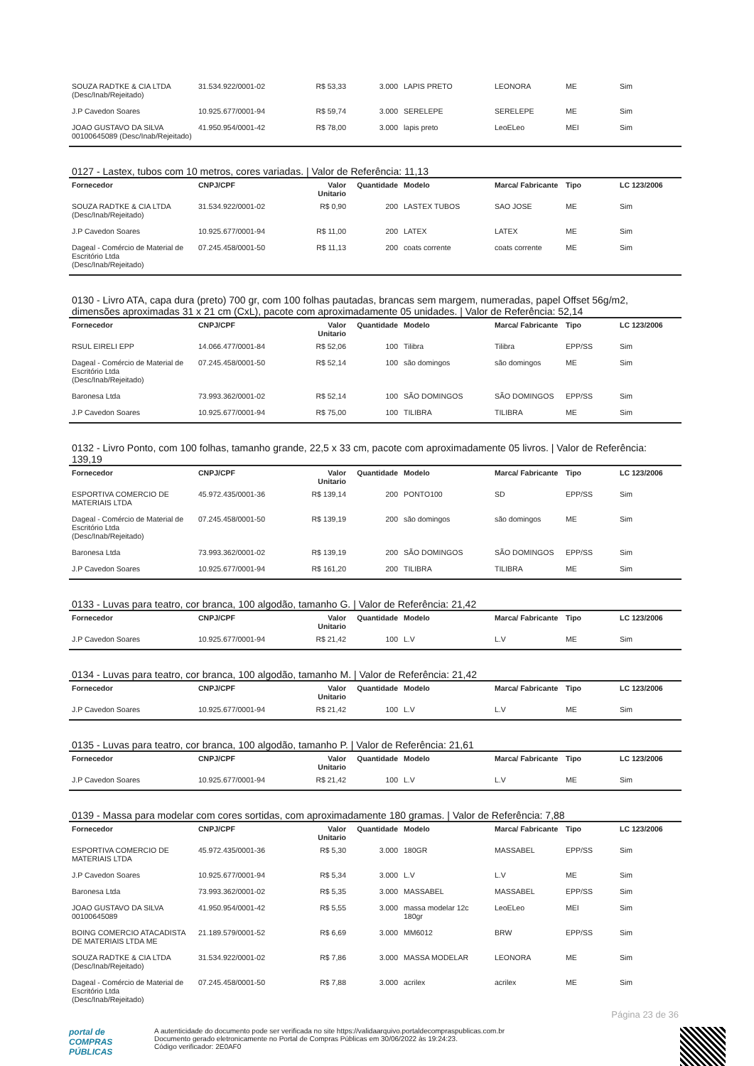| SOUZA RADTKE & CIA LTDA (Desc/Inab/Rejeitado) | 31.534.922/0001-02 | R$ 53,33 | 3.000 | LAPIS PRETO | LEONORA | ME | Sim |
| J.P Cavedon Soares | 10.925.677/0001-94 | R$ 59,74 | 3.000 | SERELEPE | SERELEPE | ME | Sim |
| JOAO GUSTAVO DA SILVA 00100645089 (Desc/Inab/Rejeitado) | 41.950.954/0001-42 | R$ 78,00 | 3.000 | lapis preto | LeoELeo | MEI | Sim |
0127 - Lastex, tubos com 10 metros, cores variadas. | Valor de Referência: 11,13
| Fornecedor | CNPJ/CPF | Valor Unitario | Quantidade | Modelo | Marca/ Fabricante | Tipo | LC 123/2006 |
| --- | --- | --- | --- | --- | --- | --- | --- |
| SOUZA RADTKE & CIA LTDA (Desc/Inab/Rejeitado) | 31.534.922/0001-02 | R$ 0,90 | 200 | LASTEX TUBOS | SAO JOSE | ME | Sim |
| J.P Cavedon Soares | 10.925.677/0001-94 | R$ 11,00 | 200 | LATEX | LATEX | ME | Sim |
| Dageal - Comércio de Material de Escritório Ltda (Desc/Inab/Rejeitado) | 07.245.458/0001-50 | R$ 11,13 | 200 | coats corrente | coats corrente | ME | Sim |
0130 - Livro ATA, capa dura (preto) 700 gr, com 100 folhas pautadas, brancas sem margem, numeradas, papel Offset 56g/m2, dimensões aproximadas 31 x 21 cm (CxL), pacote com aproximadamente 05 unidades. | Valor de Referência: 52,14
| Fornecedor | CNPJ/CPF | Valor Unitario | Quantidade | Modelo | Marca/ Fabricante | Tipo | LC 123/2006 |
| --- | --- | --- | --- | --- | --- | --- | --- |
| RSUL EIRELI EPP | 14.066.477/0001-84 | R$ 52,06 | 100 | Tilibra | Tilibra | EPP/SS | Sim |
| Dageal - Comércio de Material de Escritório Ltda (Desc/Inab/Rejeitado) | 07.245.458/0001-50 | R$ 52,14 | 100 | são domingos | são domingos | ME | Sim |
| Baronesa Ltda | 73.993.362/0001-02 | R$ 52,14 | 100 | SÃO DOMINGOS | SÃO DOMINGOS | EPP/SS | Sim |
| J.P Cavedon Soares | 10.925.677/0001-94 | R$ 75,00 | 100 | TILIBRA | TILIBRA | ME | Sim |
0132 - Livro Ponto, com 100 folhas, tamanho grande, 22,5 x 33 cm, pacote com aproximadamente 05 livros. | Valor de Referência: 139,19
| Fornecedor | CNPJ/CPF | Valor Unitario | Quantidade | Modelo | Marca/ Fabricante | Tipo | LC 123/2006 |
| --- | --- | --- | --- | --- | --- | --- | --- |
| ESPORTIVA COMERCIO DE MATERIAIS LTDA | 45.972.435/0001-36 | R$ 139,14 | 200 | PONTO100 | SD | EPP/SS | Sim |
| Dageal - Comércio de Material de Escritório Ltda (Desc/Inab/Rejeitado) | 07.245.458/0001-50 | R$ 139,19 | 200 | são domingos | são domingos | ME | Sim |
| Baronesa Ltda | 73.993.362/0001-02 | R$ 139,19 | 200 | SÃO DOMINGOS | SÃO DOMINGOS | EPP/SS | Sim |
| J.P Cavedon Soares | 10.925.677/0001-94 | R$ 161,20 | 200 | TILIBRA | TILIBRA | ME | Sim |
0133 - Luvas para teatro, cor branca, 100 algodão, tamanho G. | Valor de Referência: 21,42
| Fornecedor | CNPJ/CPF | Valor Unitario | Quantidade | Modelo | Marca/ Fabricante | Tipo | LC 123/2006 |
| --- | --- | --- | --- | --- | --- | --- | --- |
| J.P Cavedon Soares | 10.925.677/0001-94 | R$ 21,42 | 100 | L.V | L.V | ME | Sim |
0134 - Luvas para teatro, cor branca, 100 algodão, tamanho M. | Valor de Referência: 21,42
| Fornecedor | CNPJ/CPF | Valor Unitario | Quantidade | Modelo | Marca/ Fabricante | Tipo | LC 123/2006 |
| --- | --- | --- | --- | --- | --- | --- | --- |
| J.P Cavedon Soares | 10.925.677/0001-94 | R$ 21,42 | 100 | L.V | L.V | ME | Sim |
0135 - Luvas para teatro, cor branca, 100 algodão, tamanho P. | Valor de Referência: 21,61
| Fornecedor | CNPJ/CPF | Valor Unitario | Quantidade | Modelo | Marca/ Fabricante | Tipo | LC 123/2006 |
| --- | --- | --- | --- | --- | --- | --- | --- |
| J.P Cavedon Soares | 10.925.677/0001-94 | R$ 21,42 | 100 | L.V | L.V | ME | Sim |
0139 - Massa para modelar com cores sortidas, com aproximadamente 180 gramas. | Valor de Referência: 7,88
| Fornecedor | CNPJ/CPF | Valor Unitario | Quantidade | Modelo | Marca/ Fabricante | Tipo | LC 123/2006 |
| --- | --- | --- | --- | --- | --- | --- | --- |
| ESPORTIVA COMERCIO DE MATERIAIS LTDA | 45.972.435/0001-36 | R$ 5,30 | 3.000 | 180GR | MASSABEL | EPP/SS | Sim |
| J.P Cavedon Soares | 10.925.677/0001-94 | R$ 5,34 | 3.000 | L.V | L.V | ME | Sim |
| Baronesa Ltda | 73.993.362/0001-02 | R$ 5,35 | 3.000 | MASSABEL | MASSABEL | EPP/SS | Sim |
| JOAO GUSTAVO DA SILVA 00100645089 | 41.950.954/0001-42 | R$ 5,55 | 3.000 | massa modelar 12c 180gr | LeoELeo | MEI | Sim |
| BOING COMERCIO ATACADISTA DE MATERIAIS LTDA ME | 21.189.579/0001-52 | R$ 6,69 | 3.000 | MM6012 | BRW | EPP/SS | Sim |
| SOUZA RADTKE & CIA LTDA (Desc/Inab/Rejeitado) | 31.534.922/0001-02 | R$ 7,86 | 3.000 | MASSA MODELAR | LEONORA | ME | Sim |
| Dageal - Comércio de Material de Escritório Ltda (Desc/Inab/Rejeitado) | 07.245.458/0001-50 | R$ 7,88 | 3.000 | acrilex | acrilex | ME | Sim |
Página 23 de 36
portal de
COMPRAS
PÚBLICAS
A autenticidade do documento pode ser verificada no site https://validaarquivo.portaldecompraspublicas.com.br
Documento gerado eletronicamente no Portal de Compras Públicas em 30/06/2022 às 19:24:23.
Código verificador: 2E0AF0